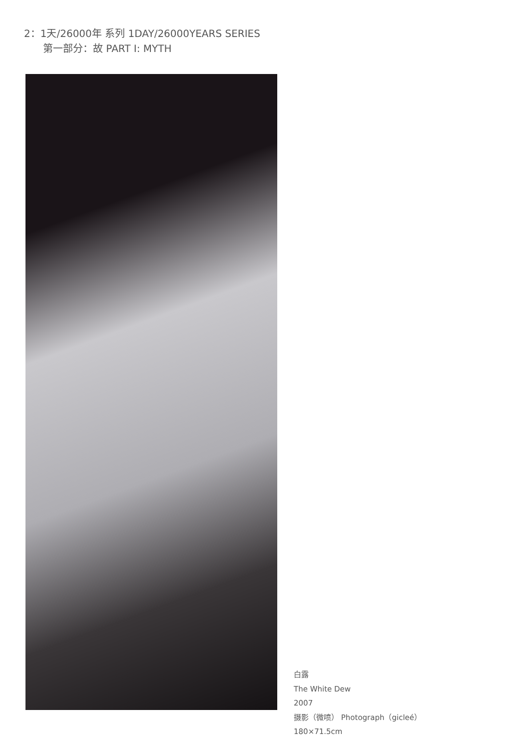2：1天/26000年 系列 1DAY/26000YEARS SERIES
第一部分：故 PART I: MYTH
白露
The White Dew
2007
摄影（微喷） Photograph（gicleé）
180×71.5cm